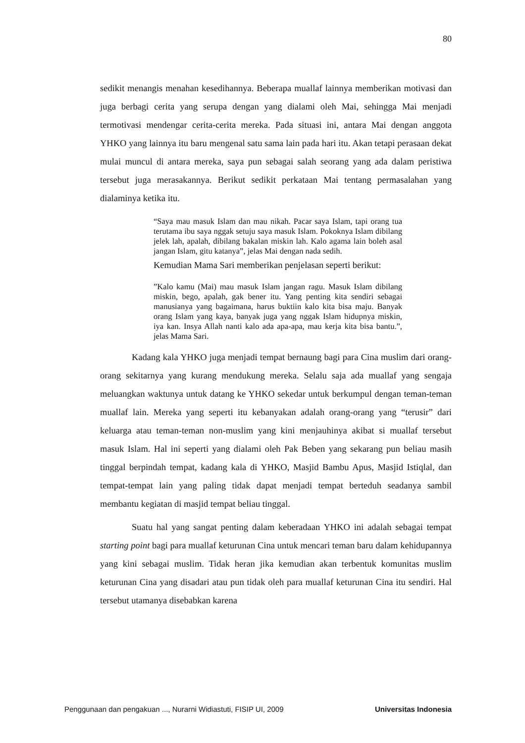80
sedikit menangis menahan kesedihannya. Beberapa muallaf lainnya memberikan motivasi dan juga berbagi cerita yang serupa dengan yang dialami oleh Mai, sehingga Mai menjadi termotivasi mendengar cerita-cerita mereka. Pada situasi ini, antara Mai dengan anggota YHKO yang lainnya itu baru mengenal satu sama lain pada hari itu. Akan tetapi perasaan dekat mulai muncul di antara mereka, saya pun sebagai salah seorang yang ada dalam peristiwa tersebut juga merasakannya. Berikut sedikit perkataan Mai tentang permasalahan yang dialaminya ketika itu.
“Saya mau masuk Islam dan mau nikah. Pacar saya Islam, tapi orang tua terutama ibu saya nggak setuju saya masuk Islam. Pokoknya Islam dibilang jelek lah, apalah, dibilang bakalan miskin lah. Kalo agama lain boleh asal jangan Islam, gitu katanya”, jelas Mai dengan nada sedih.
Kemudian Mama Sari memberikan penjelasan seperti berikut:
”Kalo kamu (Mai) mau masuk Islam jangan ragu. Masuk Islam dibilang miskin, bego, apalah, gak bener itu. Yang penting kita sendiri sebagai manusianya yang bagaimana, harus buktiin kalo kita bisa maju. Banyak orang Islam yang kaya, banyak juga yang nggak Islam hidupnya miskin, iya kan. Insya Allah nanti kalo ada apa-apa, mau kerja kita bisa bantu.”, jelas Mama Sari.
Kadang kala YHKO juga menjadi tempat bernaung bagi para Cina muslim dari orang-orang sekitarnya yang kurang mendukung mereka. Selalu saja ada muallaf yang sengaja meluangkan waktunya untuk datang ke YHKO sekedar untuk berkumpul dengan teman-teman muallaf lain. Mereka yang seperti itu kebanyakan adalah orang-orang yang “terusir” dari keluarga atau teman-teman non-muslim yang kini menjauhinya akibat si muallaf tersebut masuk Islam. Hal ini seperti yang dialami oleh Pak Beben yang sekarang pun beliau masih tinggal berpindah tempat, kadang kala di YHKO, Masjid Bambu Apus, Masjid Istiqlal, dan tempat-tempat lain yang paling tidak dapat menjadi tempat berteduh seadanya sambil membantu kegiatan di masjid tempat beliau tinggal.
Suatu hal yang sangat penting dalam keberadaan YHKO ini adalah sebagai tempat starting point bagi para muallaf keturunan Cina untuk mencari teman baru dalam kehidupannya yang kini sebagai muslim. Tidak heran jika kemudian akan terbentuk komunitas muslim keturunan Cina yang disadari atau pun tidak oleh para muallaf keturunan Cina itu sendiri. Hal tersebut utamanya disebabkan karena
Penggunaan dan pengakuan ..., Nurarni Widiastuti, FISIP UI, 2009 Universitas Indonesia